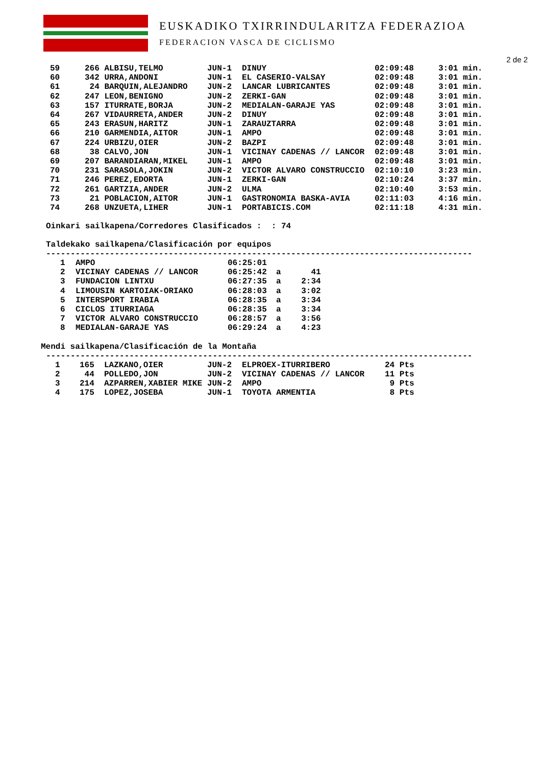EUSKADIKO TXIRRINDULARITZA FEDERAZIOA
FEDERACION VASCA DE CICLISMO
2 de 2
| 59 | 266 ALBISU,TELMO | JUN-1 | DINUY | 02:09:48 | 3:01 min. |
| 60 | 342 URRA,ANDONI | JUN-1 | EL CASERIO-VALSAY | 02:09:48 | 3:01 min. |
| 61 | 24 BARQUIN,ALEJANDRO | JUN-2 | LANCAR LUBRICANTES | 02:09:48 | 3:01 min. |
| 62 | 247 LEON,BENIGNO | JUN-2 | ZERKI-GAN | 02:09:48 | 3:01 min. |
| 63 | 157 ITURRATE,BORJA | JUN-2 | MEDIALAN-GARAJE YAS | 02:09:48 | 3:01 min. |
| 64 | 267 VIDAURRETA,ANDER | JUN-2 | DINUY | 02:09:48 | 3:01 min. |
| 65 | 243 ERASUN,HARITZ | JUN-1 | ZARAUZTARRA | 02:09:48 | 3:01 min. |
| 66 | 210 GARMENDIA,AITOR | JUN-1 | AMPO | 02:09:48 | 3:01 min. |
| 67 | 224 URBIZU,OIER | JUN-2 | BAZPI | 02:09:48 | 3:01 min. |
| 68 | 38 CALVO,JON | JUN-1 | VICINAY CADENAS // LANCOR | 02:09:48 | 3:01 min. |
| 69 | 207 BARANDIARAN,MIKEL | JUN-1 | AMPO | 02:09:48 | 3:01 min. |
| 70 | 231 SARASOLA,JOKIN | JUN-2 | VICTOR ALVARO CONSTRUCCIO | 02:10:10 | 3:23 min. |
| 71 | 246 PEREZ,EDORTA | JUN-1 | ZERKI-GAN | 02:10:24 | 3:37 min. |
| 72 | 261 GARTZIA,ANDER | JUN-2 | ULMA | 02:10:40 | 3:53 min. |
| 73 | 21 POBLACION,AITOR | JUN-1 | GASTRONOMIA BASKA-AVIA | 02:11:03 | 4:16 min. |
| 74 | 268 UNZUETA,LIHER | JUN-1 | PORTABICIS.COM | 02:11:18 | 4:31 min. |
Oinkari sailkapena/Corredores Clasificados : : 74
Taldekako sailkapena/Clasificación por equipos
---------------------------------------------------------------------------------------
| 1 | AMPO | 06:25:01 | | |
| 2 | VICINAY CADENAS // LANCOR | 06:25:42 | a | 41 |
| 3 | FUNDACION LINTXU | 06:27:35 | a | 2:34 |
| 4 | LIMOUSIN KARTOIAK-ORIAKO | 06:28:03 | a | 3:02 |
| 5 | INTERSPORT IRABIA | 06:28:35 | a | 3:34 |
| 6 | CICLOS ITURRIAGA | 06:28:35 | a | 3:34 |
| 7 | VICTOR ALVARO CONSTRUCCIO | 06:28:57 | a | 3:56 |
| 8 | MEDIALAN-GARAJE YAS | 06:29:24 | a | 4:23 |
Mendi sailkapena/Clasificación de la Montaña
---------------------------------------------------------------------------------------
| 1 | 165 LAZKANO,OIER | JUN-2 | ELPROEX-ITURRIBERO | 24 Pts |
| 2 | 44 POLLEDO,JON | JUN-2 | VICINAY CADENAS // LANCOR | 11 Pts |
| 3 | 214 AZPARREN,XABIER MIKE | JUN-2 | AMPO | 9 Pts |
| 4 | 175 LOPEZ,JOSEBA | JUN-1 | TOYOTA ARMENTIA | 8 Pts |